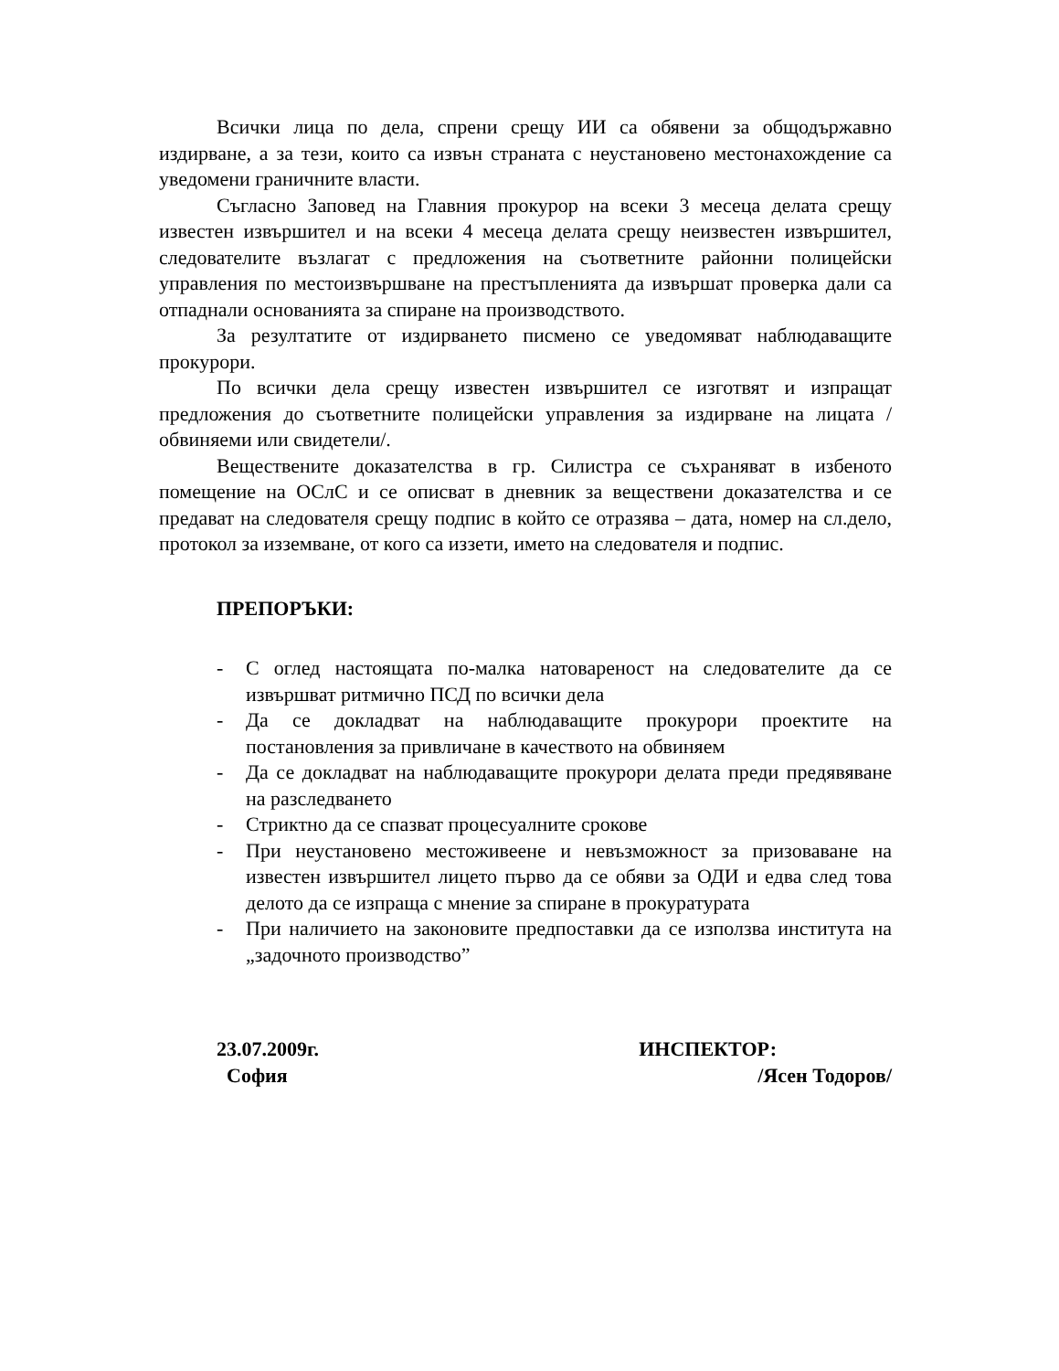Всички лица по дела, спрени срещу ИИ са обявени за общодържавно издирване, а за тези, които са извън страната с неустановено местонахождение са уведомени граничните власти.
Съгласно Заповед на Главния прокурор на всеки 3 месеца делата срещу известен извършител и на всеки 4 месеца делата срещу неизвестен извършител, следователите възлагат с предложения на съответните районни полицейски управления по местоизвършване на престъпленията да извършат проверка дали са отпаднали основанията за спиране на производството.
За резултатите от издирването писмено се уведомяват наблюдаващите прокурори.
По всички дела срещу известен извършител се изготвят и изпращат предложения до съответните полицейски управления за издирване на лицата /обвиняеми или свидетели/.
Веществените доказателства в гр. Силистра се съхраняват в избеното помещение на ОСлС и се описват в дневник за веществени доказателства и се предават на следователя срещу подпис в който се отразява – дата, номер на сл.дело, протокол за изземване, от кого са иззети, името на следователя и подпис.
ПРЕПОРЪКИ:
- С оглед настоящата по-малка натовареност на следователите да се извършват ритмично ПСД по всички дела
- Да се докладват на наблюдаващите прокурори проектите на постановления за привличане в качеството на обвиняем
- Да се докладват на наблюдаващите прокурори делата преди предявяване на разследването
- Стриктно да се спазват процесуалните срокове
- При неустановено местоживеене и невъзможност за призоваване на известен извършител лицето първо да се обяви за ОДИ и едва след това делото да се изпраща с мнение за спиране в прокуратурата
- При наличието на законовите предпоставки да се използва института на „задочното производство”
23.07.2009г.
София
ИНСПЕКТОР:
/Ясен Тодоров/